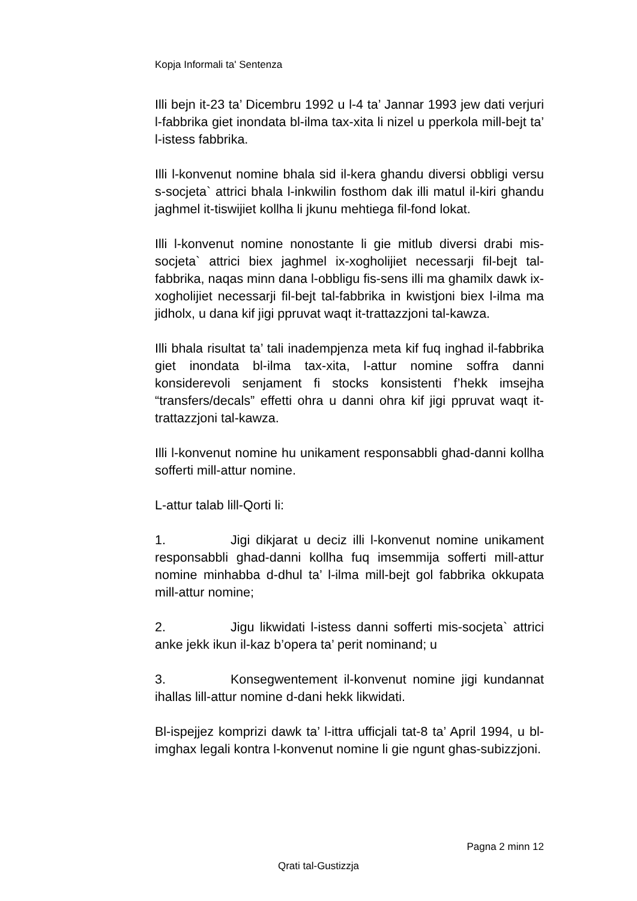Kopja Informali ta' Sentenza
Illi bejn it-23 ta’ Dicembru 1992 u l-4 ta’ Jannar 1993 jew dati verjuri l-fabbrika giet inondata bl-ilma tax-xita li nizel u pperkola mill-bejt ta’ l-istess fabbrika.
Illi l-konvenut nomine bhala sid il-kera ghandu diversi obbligi versu s-socjeta` attrici bhala l-inkwilin fosthom dak illi matul il-kiri ghandu jaghmel it-tiswijiet kollha li jkunu mehtiega fil-fond lokat.
Illi l-konvenut nomine nonostante li gie mitlub diversi drabi mis-socjeta` attrici biex jaghmel ix-xogholijiet necessarji fil-bejt tal-fabbrika, naqas minn dana l-obbligu fis-sens illi ma ghamilx dawk ix-xogholijiet necessarji fil-bejt tal-fabbrika in kwistjoni biex l-ilma ma jidholx, u dana kif jigi ppruvat waqt it-trattazzjoni tal-kawza.
Illi bhala risultat ta’ tali inadempjenza meta kif fuq inghad il-fabbrika giet inondata bl-ilma tax-xita, l-attur nomine soffra danni konsiderevoli senjament fi stocks konsistenti f’hekk imsejha “transfers/decals” effetti ohra u danni ohra kif jigi ppruvat waqt it-trattazzjoni tal-kawza.
Illi l-konvenut nomine hu unikament responsabbli ghad-danni kollha sofferti mill-attur nomine.
L-attur talab lill-Qorti li:
1. Jigi dikjarat u deciz illi l-konvenut nomine unikament responsabbli ghad-danni kollha fuq imsemmija sofferti mill-attur nomine minhabba d-dhul ta’ l-ilma mill-bejt gol fabbrika okkupata mill-attur nomine;
2. Jigu likwidati l-istess danni sofferti mis-socjeta` attrici anke jekk ikun il-kaz b’opera ta’ perit nominand; u
3. Konsegwentement il-konvenut nomine jigi kundannat ihallas lill-attur nomine d-dani hekk likwidati.
Bl-ispejjez komprizi dawk ta’ l-ittra ufficjali tat-8 ta’ April 1994, u bl-imghax legali kontra l-konvenut nomine li gie ngunt ghas-subizzjoni.
Pagna 2 minn 12
Qrati tal-Gustizzja